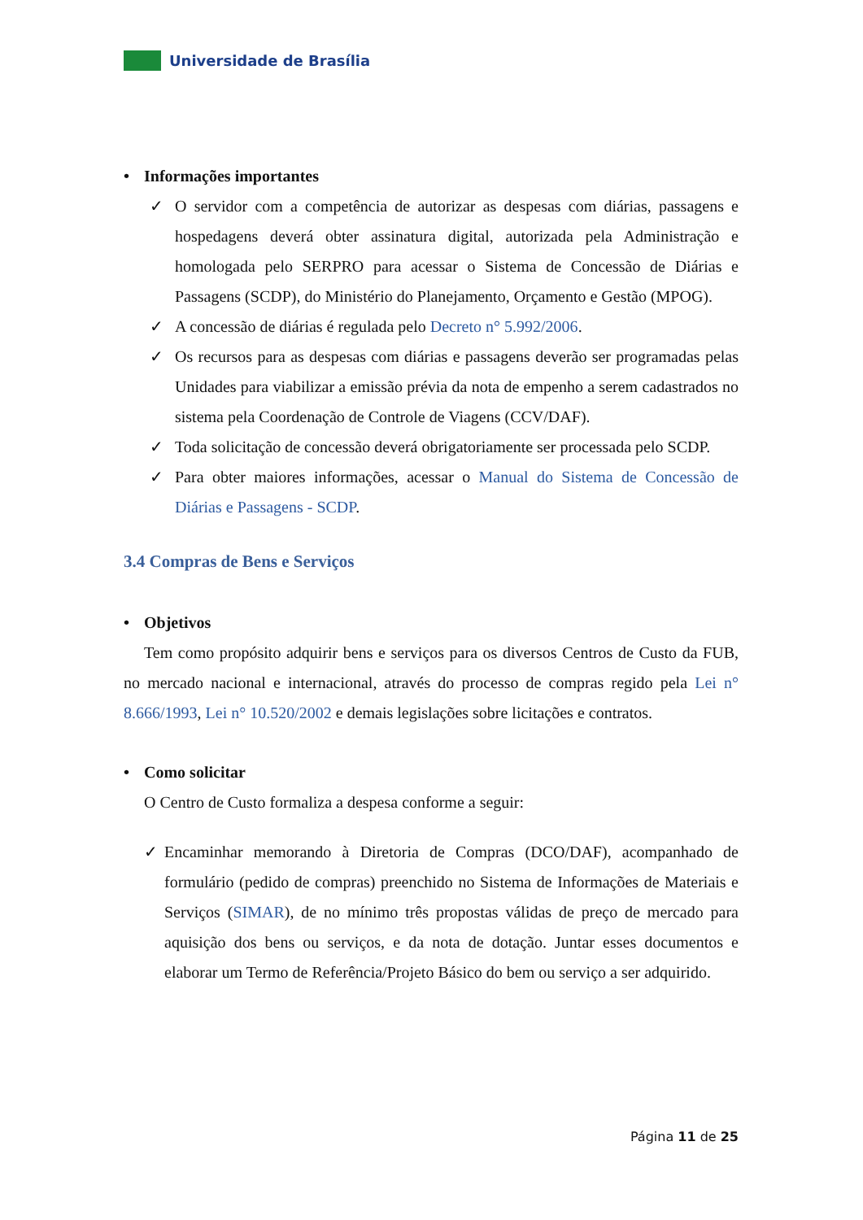Universidade de Brasília
• Informações importantes
✓ O servidor com a competência de autorizar as despesas com diárias, passagens e hospedagens deverá obter assinatura digital, autorizada pela Administração e homologada pelo SERPRO para acessar o Sistema de Concessão de Diárias e Passagens (SCDP), do Ministério do Planejamento, Orçamento e Gestão (MPOG).
✓ A concessão de diárias é regulada pelo Decreto n° 5.992/2006.
✓ Os recursos para as despesas com diárias e passagens deverão ser programadas pelas Unidades para viabilizar a emissão prévia da nota de empenho a serem cadastrados no sistema pela Coordenação de Controle de Viagens (CCV/DAF).
✓ Toda solicitação de concessão deverá obrigatoriamente ser processada pelo SCDP.
✓ Para obter maiores informações, acessar o Manual do Sistema de Concessão de Diárias e Passagens - SCDP.
3.4 Compras de Bens e Serviços
• Objetivos
Tem como propósito adquirir bens e serviços para os diversos Centros de Custo da FUB, no mercado nacional e internacional, através do processo de compras regido pela Lei n° 8.666/1993, Lei n° 10.520/2002 e demais legislações sobre licitações e contratos.
• Como solicitar
O Centro de Custo formaliza a despesa conforme a seguir:
✓ Encaminhar memorando à Diretoria de Compras (DCO/DAF), acompanhado de formulário (pedido de compras) preenchido no Sistema de Informações de Materiais e Serviços (SIMAR), de no mínimo três propostas válidas de preço de mercado para aquisição dos bens ou serviços, e da nota de dotação. Juntar esses documentos e elaborar um Termo de Referência/Projeto Básico do bem ou serviço a ser adquirido.
Página 11 de 25